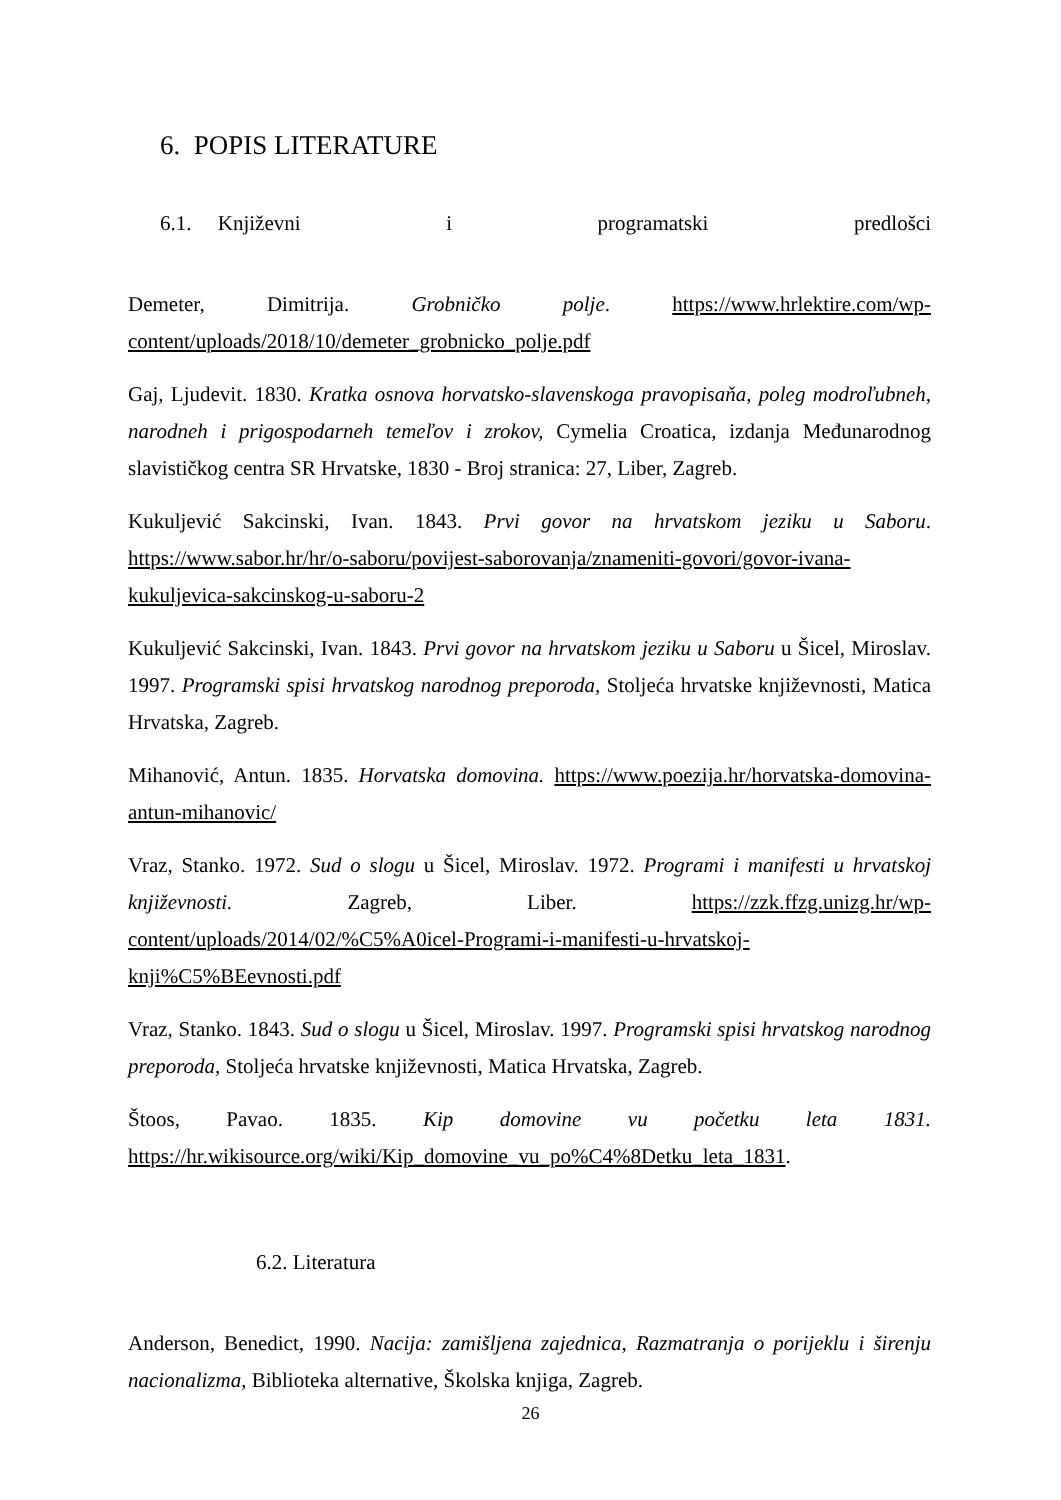6. POPIS LITERATURE
6.1. Književni i programatski predlošci
Demeter, Dimitrija. Grobničko polje. https://www.hrlektire.com/wp-content/uploads/2018/10/demeter_grobnicko_polje.pdf
Gaj, Ljudevit. 1830. Kratka osnova horvatsko-slavenskoga pravopisaňa, poleg modroľubneh, narodneh i prigospodarneh temeľov i zrokov, Cymelia Croatica, izdanja Međunarodnog slavističkog centra SR Hrvatske, 1830 - Broj stranica: 27, Liber, Zagreb.
Kukuljević Sakcinski, Ivan. 1843. Prvi govor na hrvatskom jeziku u Saboru. https://www.sabor.hr/hr/o-saboru/povijest-saborovanja/znameniti-govori/govor-ivana-kukuljevica-sakcinskog-u-saboru-2
Kukuljević Sakcinski, Ivan. 1843. Prvi govor na hrvatskom jeziku u Saboru u Šicel, Miroslav. 1997. Programski spisi hrvatskog narodnog preporoda, Stoljeća hrvatske književnosti, Matica Hrvatska, Zagreb.
Mihanović, Antun. 1835. Horvatska domovina. https://www.poezija.hr/horvatska-domovina-antun-mihanovic/
Vraz, Stanko. 1972. Sud o slogu u Šicel, Miroslav. 1972. Programi i manifesti u hrvatskoj književnosti. Zagreb, Liber. https://zzk.ffzg.unizg.hr/wp-content/uploads/2014/02/%C5%A0icel-Programi-i-manifesti-u-hrvatskoj-knji%C5%BEevnosti.pdf
Vraz, Stanko. 1843. Sud o slogu u Šicel, Miroslav. 1997. Programski spisi hrvatskog narodnog preporoda, Stoljeća hrvatske književnosti, Matica Hrvatska, Zagreb.
Štoos, Pavao. 1835. Kip domovine vu početku leta 1831. https://hr.wikisource.org/wiki/Kip_domovine_vu_po%C4%8Detku_leta_1831.
6.2. Literatura
Anderson, Benedict, 1990. Nacija: zamišljena zajednica, Razmatranja o porijeklu i širenju nacionalizma, Biblioteka alternative, Školska knjiga, Zagreb.
26